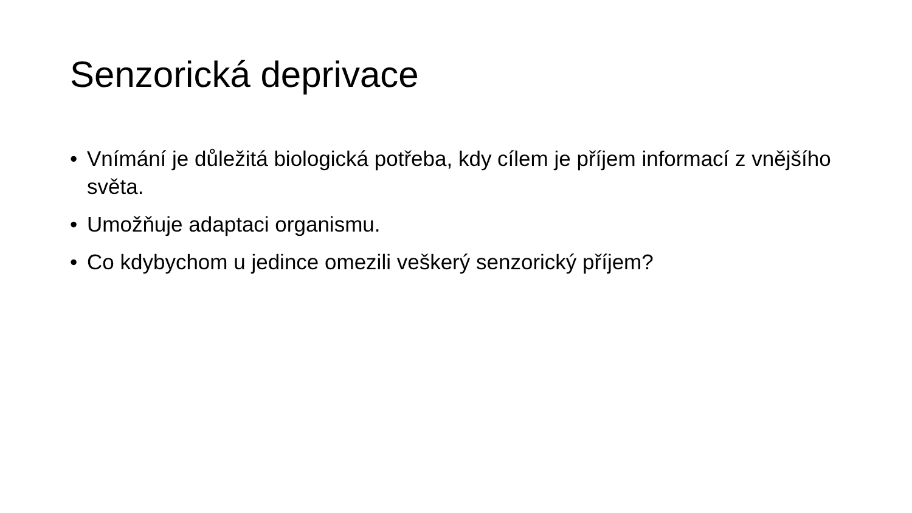Senzorická deprivace
• Vnímání je důležitá biologická potřeba, kdy cílem je příjem informací z vnějšího světa.
• Umožňuje adaptaci organismu.
• Co kdybychom u jedince omezili veškerý senzorický příjem?